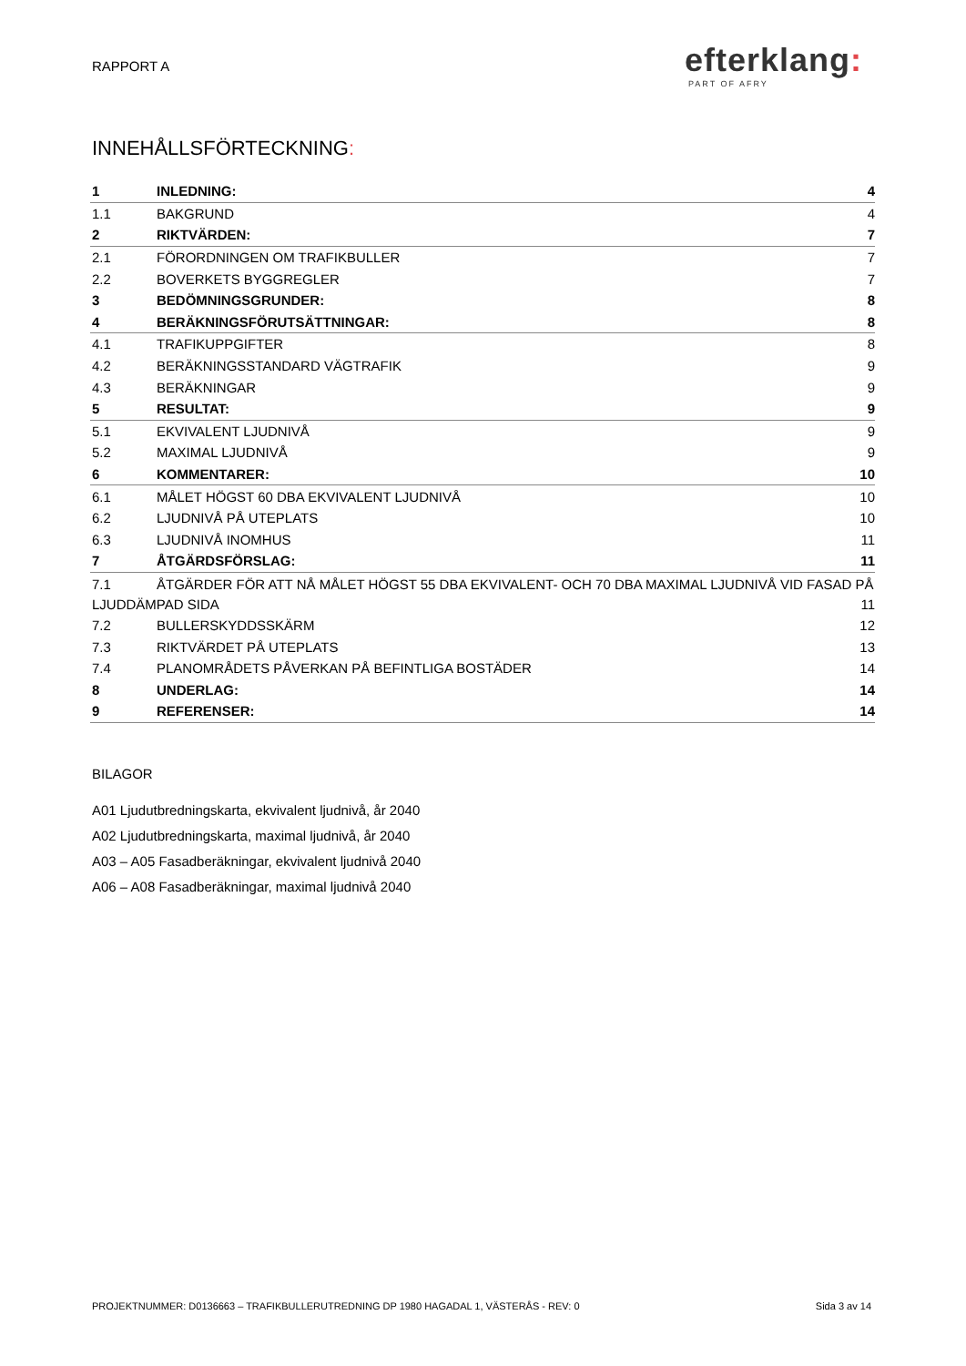RAPPORT A
efterklang:
PART OF AFRY
INNEHÅLLSFÖRTECKNING:
1 INLEDNING: 4
1.1 BAKGRUND 4
2 RIKTVÄRDEN: 7
2.1 FÖRORDNINGEN OM TRAFIKBULLER 7
2.2 BOVERKETS BYGGREGLER 7
3 BEDÖMNINGSGRUNDER: 8
4 BERÄKNINGSFÖRUTSÄTTNINGAR: 8
4.1 TRAFIKUPPGIFTER 8
4.2 BERÄKNINGSSTANDARD VÄGTRAFIK 9
4.3 BERÄKNINGAR 9
5 RESULTAT: 9
5.1 EKVIVALENT LJUDNIVÅ 9
5.2 MAXIMAL LJUDNIVÅ 9
6 KOMMENTARER: 10
6.1 MÅLET HÖGST 60 DBA EKVIVALENT LJUDNIVÅ 10
6.2 LJUDNIVÅ PÅ UTEPLATS 10
6.3 LJUDNIVÅ INOMHUS 11
7 ÅTGÄRDSFÖRSLAG: 11
7.1 ÅTGÄRDER FÖR ATT NÅ MÅLET HÖGST 55 DBA EKVIVALENT- OCH 70 DBA MAXIMAL LJUDNIVÅ VID FASAD PÅ
LJUDDÄMPAD SIDA 11
7.2 BULLERSKYDDSSKÄRM 12
7.3 RIKTVÄRDET PÅ UTEPLATS 13
7.4 PLANOMRÅDETS PÅVERKAN PÅ BEFINTLIGA BOSTÄDER 14
8 UNDERLAG: 14
9 REFERENSER: 14
BILAGOR
A01 Ljudutbredningskarta, ekvivalent ljudnivå, år 2040
A02 Ljudutbredningskarta, maximal ljudnivå, år 2040
A03 – A05 Fasadberäkningar, ekvivalent ljudnivå 2040
A06 – A08 Fasadberäkningar, maximal ljudnivå 2040
PROJEKTNUMMER: D0136663 – TRAFIKBULLERUTREDNING DP 1980 HAGADAL 1, VÄSTERÅS - REV: 0 Sida 3 av 14